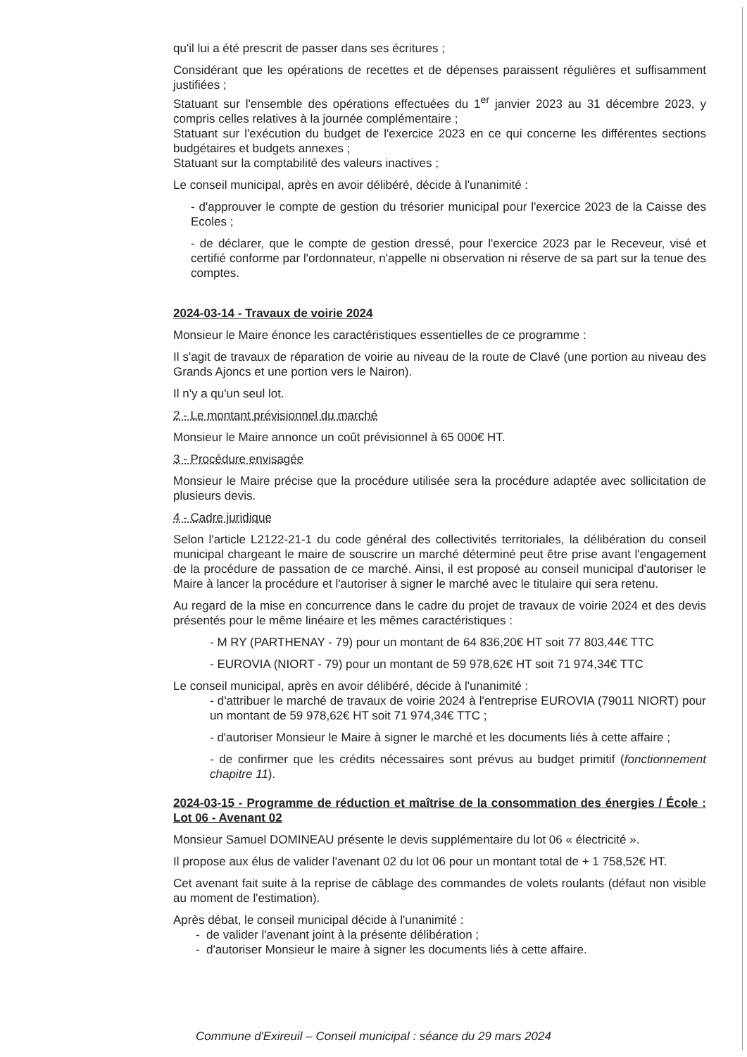qu'il lui a été prescrit de passer dans ses écritures ;
Considérant que les opérations de recettes et de dépenses paraissent régulières et suffisamment justifiées ;
Statuant sur l'ensemble des opérations effectuées du 1<sup>er</sup> janvier 2023 au 31 décembre 2023, y compris celles relatives à la journée complémentaire ;
Statuant sur l'exécution du budget de l'exercice 2023 en ce qui concerne les différentes sections budgétaires et budgets annexes ;
Statuant sur la comptabilité des valeurs inactives ;
Le conseil municipal, après en avoir délibéré, décide à l'unanimité :
- d'approuver le compte de gestion du trésorier municipal pour l'exercice 2023 de la Caisse des Ecoles ;
- de déclarer, que le compte de gestion dressé, pour l'exercice 2023 par le Receveur, visé et certifié conforme par l'ordonnateur, n'appelle ni observation ni réserve de sa part sur la tenue des comptes.
2024-03-14 - Travaux de voirie 2024
Monsieur le Maire énonce les caractéristiques essentielles de ce programme :
Il s'agit de travaux de réparation de voirie au niveau de la route de Clavé (une portion au niveau des Grands Ajoncs et une portion vers le Nairon).
Il n'y a qu'un seul lot.
2 - Le montant prévisionnel du marché
Monsieur le Maire annonce un coût prévisionnel à 65 000€ HT.
3 - Procédure envisagée
Monsieur le Maire précise que la procédure utilisée sera la procédure adaptée avec sollicitation de plusieurs devis.
4 - Cadre juridique
Selon l'article L2122-21-1 du code général des collectivités territoriales, la délibération du conseil municipal chargeant le maire de souscrire un marché déterminé peut être prise avant l'engagement de la procédure de passation de ce marché. Ainsi, il est proposé au conseil municipal d'autoriser le Maire à lancer la procédure et l'autoriser à signer le marché avec le titulaire qui sera retenu.
Au regard de la mise en concurrence dans le cadre du projet de travaux de voirie 2024 et des devis présentés pour le même linéaire et les mêmes caractéristiques :
- M RY (PARTHENAY - 79) pour un montant de 64 836,20€ HT soit 77 803,44€ TTC
- EUROVIA (NIORT - 79) pour un montant de 59 978,62€ HT soit 71 974,34€ TTC
Le conseil municipal, après en avoir délibéré, décide à l'unanimité :
- d'attribuer le marché de travaux de voirie 2024 à l'entreprise EUROVIA (79011 NIORT) pour un montant de 59 978,62€ HT soit 71 974,34€ TTC ;
- d'autoriser Monsieur le Maire à signer le marché et les documents liés à cette affaire ;
- de confirmer que les crédits nécessaires sont prévus au budget primitif (fonctionnement chapitre 11).
2024-03-15 - Programme de réduction et maîtrise de la consommation des énergies / École : Lot 06 - Avenant 02
Monsieur Samuel DOMINEAU présente le devis supplémentaire du lot 06 « électricité ».
Il propose aux élus de valider l'avenant 02 du lot 06 pour un montant total de + 1 758,52€ HT.
Cet avenant fait suite à la reprise de câblage des commandes de volets roulants (défaut non visible au moment de l'estimation).
Après débat, le conseil municipal décide à l'unanimité :
- de valider l'avenant joint à la présente délibération ;
- d'autoriser Monsieur le maire à signer les documents liés à cette affaire.
Commune d'Exireuil – Conseil municipal : séance du 29 mars 2024